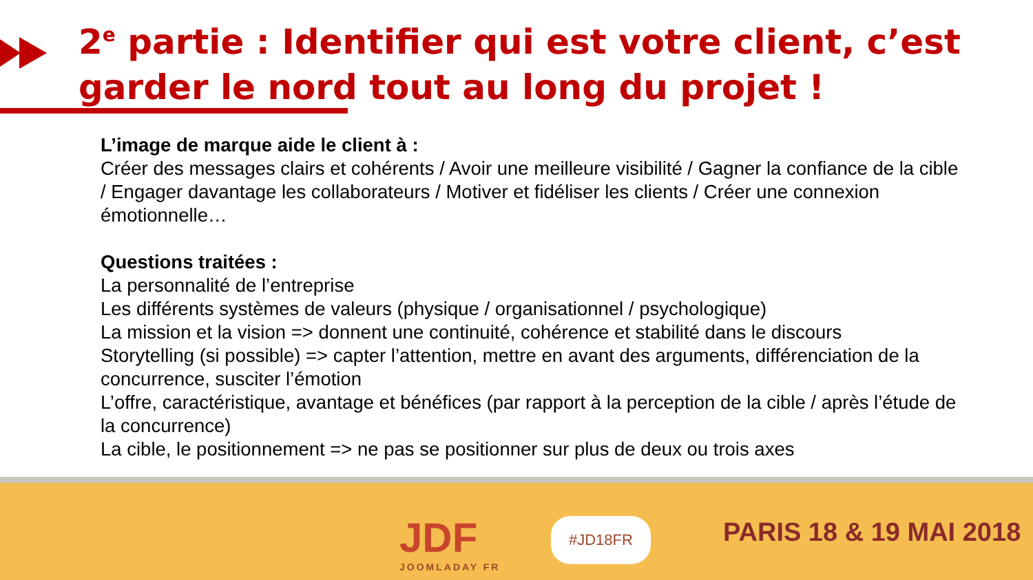2<sup>e</sup> partie : Identifier qui est votre client, c’est garder le nord tout au long du projet !
L’image de marque aide le client à :
Créer des messages clairs et cohérents / Avoir une meilleure visibilité / Gagner la confiance de la cible / Engager davantage les collaborateurs / Motiver et fidéliser les clients / Créer une connexion émotionnelle…
Questions traitées :
La personnalité de l’entreprise
Les différents systèmes de valeurs (physique / organisationnel / psychologique)
La mission et la vision => donnent une continuité, cohérence et stabilité dans le discours
Storytelling (si possible) => capter l’attention, mettre en avant des arguments, différenciation de la concurrence, susciter l’émotion
L’offre, caractéristique, avantage et bénéfices (par rapport à la perception de la cible / après l’étude de la concurrence)
La cible, le positionnement => ne pas se positionner sur plus de deux ou trois axes
JDF
JOOMLADAY FR
#JD18FR PARIS 18 & 19 MAI 2018